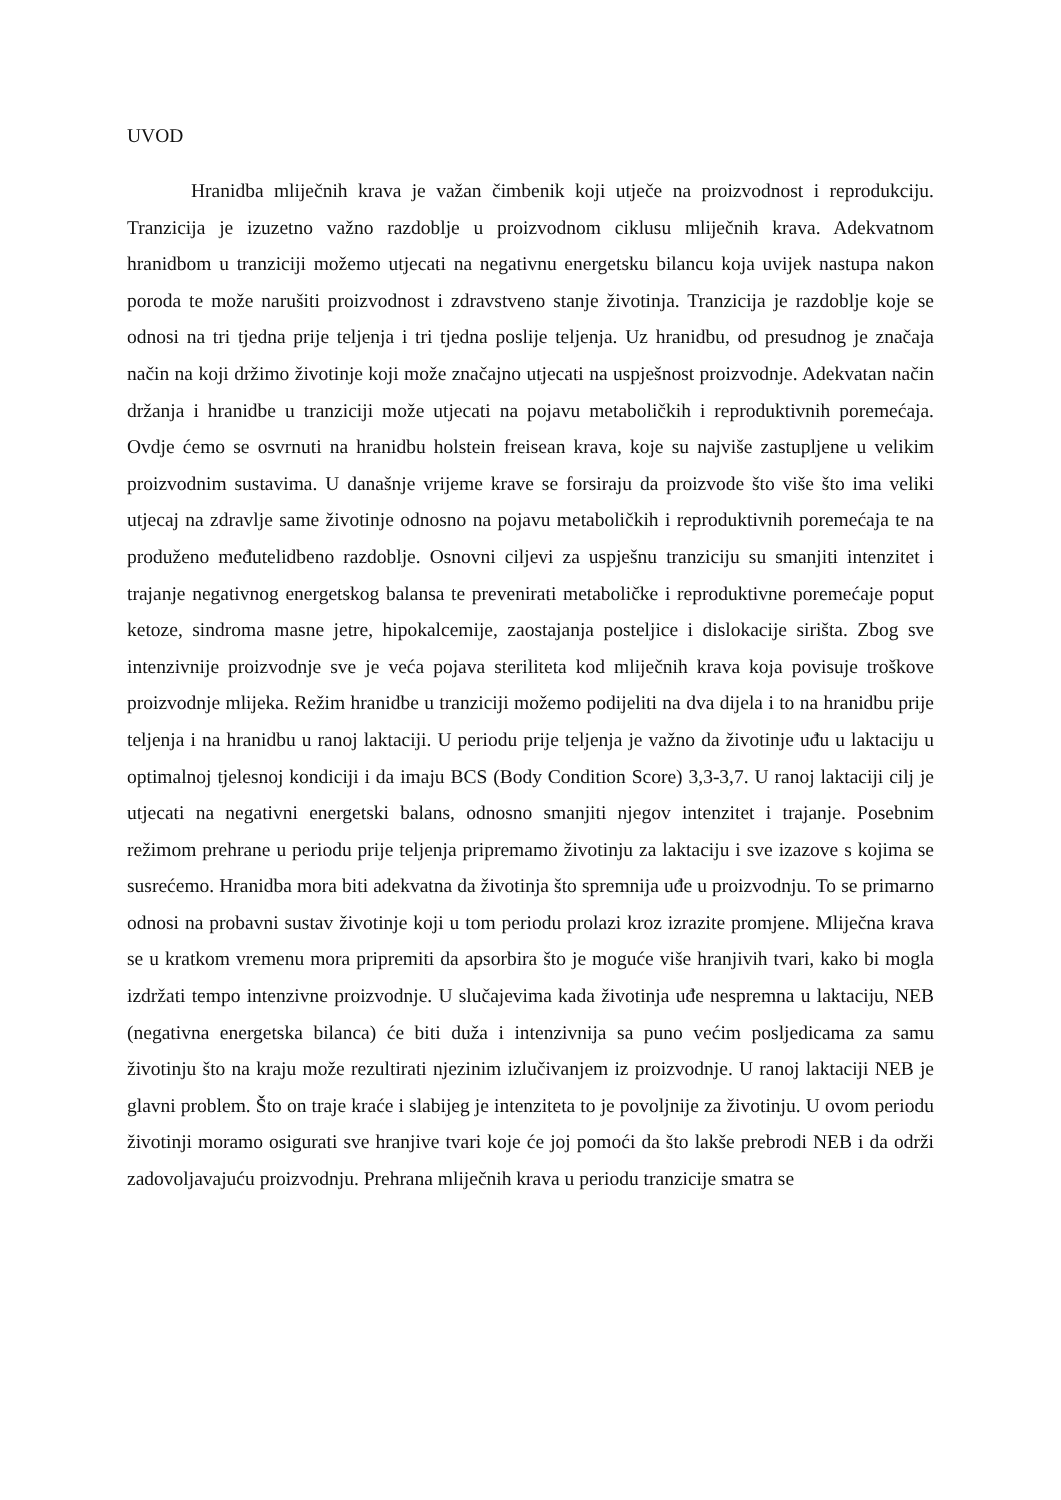UVOD
Hranidba mliječnih krava je važan čimbenik koji utječe na proizvodnost i reprodukciju. Tranzicija je izuzetno važno razdoblje u proizvodnom ciklusu mliječnih krava. Adekvatnom hranidbom u tranziciji možemo utjecati na negativnu energetsku bilancu koja uvijek nastupa nakon poroda te može narušiti proizvodnost i zdravstveno stanje životinja. Tranzicija je razdoblje koje se odnosi na tri tjedna prije teljenja i tri tjedna poslije teljenja. Uz hranidbu, od presudnog je značaja način na koji držimo životinje koji može značajno utjecati na uspješnost proizvodnje. Adekvatan način držanja i hranidbe u tranziciji može utjecati na pojavu metaboličkih i reproduktivnih poremećaja. Ovdje ćemo se osvrnuti na hranidbu holstein freisean krava, koje su najviše zastupljene u velikim proizvodnim sustavima. U današnje vrijeme krave se forsiraju da proizvode što više što ima veliki utjecaj na zdravlje same životinje odnosno na pojavu metaboličkih i reproduktivnih poremećaja te na produženo međutelidbeno razdoblje. Osnovni ciljevi za uspješnu tranziciju su smanjiti intenzitet i trajanje negativnog energetskog balansa te prevenirati metaboličke i reproduktivne poremećaje poput ketoze, sindroma masne jetre, hipokalcemije, zaostajanja posteljice i dislokacije sirišta. Zbog sve intenzivnije proizvodnje sve je veća pojava steriliteta kod mliječnih krava koja povisuje troškove proizvodnje mlijeka. Režim hranidbe u tranziciji možemo podijeliti na dva dijela i to na hranidbu prije teljenja i na hranidbu u ranoj laktaciji. U periodu prije teljenja je važno da životinje uđu u laktaciju u optimalnoj tjelesnoj kondiciji i da imaju BCS (Body Condition Score) 3,3-3,7. U ranoj laktaciji cilj je utjecati na negativni energetski balans, odnosno smanjiti njegov intenzitet i trajanje. Posebnim režimom prehrane u periodu prije teljenja pripremamo životinju za laktaciju i sve izazove s kojima se susrećemo. Hranidba mora biti adekvatna da životinja što spremnija uđe u proizvodnju. To se primarno odnosi na probavni sustav životinje koji u tom periodu prolazi kroz izrazite promjene. Mliječna krava se u kratkom vremenu mora pripremiti da apsorbira što je moguće više hranjivih tvari, kako bi mogla izdržati tempo intenzivne proizvodnje. U slučajevima kada životinja uđe nespremna u laktaciju, NEB (negativna energetska bilanca) će biti duža i intenzivnija sa puno većim posljedicama za samu životinju što na kraju može rezultirati njezinim izlučivanjem iz proizvodnje. U ranoj laktaciji NEB je glavni problem. Što on traje kraće i slabijeg je intenziteta to je povoljnije za životinju. U ovom periodu životinji moramo osigurati sve hranjive tvari koje će joj pomoći da što lakše prebrodi NEB i da održi zadovoljavajuću proizvodnju. Prehrana mliječnih krava u periodu tranzicije smatra se